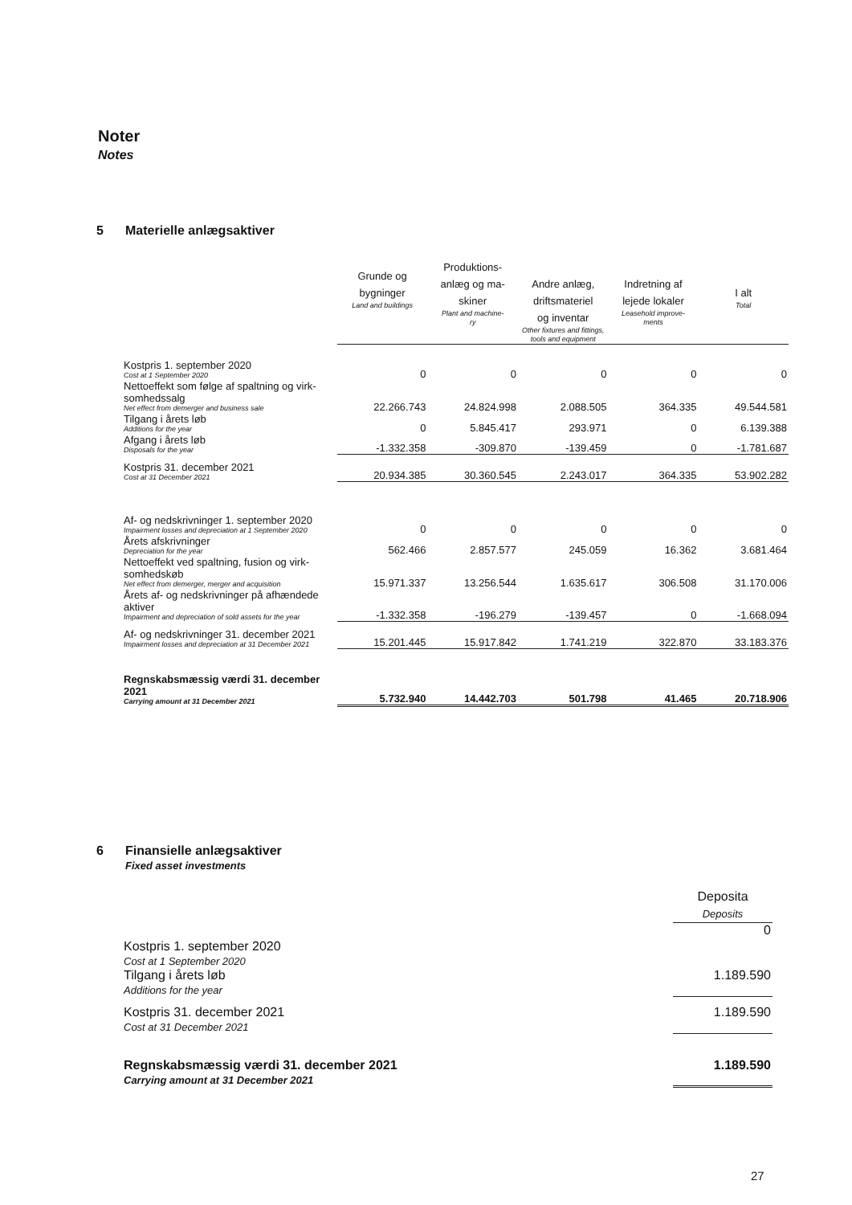Noter
Notes
5 Materielle anlægsaktiver
| | Grunde og bygninger Land and buildings | Produktions- anlæg og ma- skiner Plant and machine- ry | Andre anlæg, driftsmateriel og inventar Other fixtures and fittings, tools and equipment | Indretning af lejede lokaler Leasehold improve- ments | I alt Total |
| --- | --- | --- | --- | --- | --- |
| Kostpris 1. september 2020 Cost at 1 September 2020 | 0 | 0 | 0 | 0 | 0 |
| Nettoeffekt som følge af spaltning og virk-somhedssalg Net effect from demerger and business sale | 22.266.743 | 24.824.998 | 2.088.505 | 364.335 | 49.544.581 |
| Tilgang i årets løb Additions for the year | 0 | 5.845.417 | 293.971 | 0 | 6.139.388 |
| Afgang i årets løb Disposals for the year | -1.332.358 | -309.870 | -139.459 | 0 | -1.781.687 |
| Kostpris 31. december 2021 Cost at 31 December 2021 | 20.934.385 | 30.360.545 | 2.243.017 | 364.335 | 53.902.282 |
| Af- og nedskrivninger 1. september 2020 Impairment losses and depreciation at 1 September 2020 | 0 | 0 | 0 | 0 | 0 |
| Årets afskrivninger Depreciation for the year | 562.466 | 2.857.577 | 245.059 | 16.362 | 3.681.464 |
| Nettoeffekt ved spaltning, fusion og virk-somhedskøb Net effect from demerger, merger and acquisition | 15.971.337 | 13.256.544 | 1.635.617 | 306.508 | 31.170.006 |
| Årets af- og nedskrivninger på afhændede aktiver Impairment and depreciation of sold assets for the year | -1.332.358 | -196.279 | -139.457 | 0 | -1.668.094 |
| Af- og nedskrivninger 31. december 2021 Impairment losses and depreciation at 31 December 2021 | 15.201.445 | 15.917.842 | 1.741.219 | 322.870 | 33.183.376 |
| Regnskabsmæssig værdi 31. december 2021 Carrying amount at 31 December 2021 | 5.732.940 | 14.442.703 | 501.798 | 41.465 | 20.718.906 |
6 Finansielle anlægsaktiver
Fixed asset investments
| | Deposita Deposits |
| --- | --- |
| Kostpris 1. september 2020 Cost at 1 September 2020 | 0 |
| Tilgang i årets løb Additions for the year | 1.189.590 |
| Kostpris 31. december 2021 Cost at 31 December 2021 | 1.189.590 |
| Regnskabsmæssig værdi 31. december 2021 Carrying amount at 31 December 2021 | 1.189.590 |
27